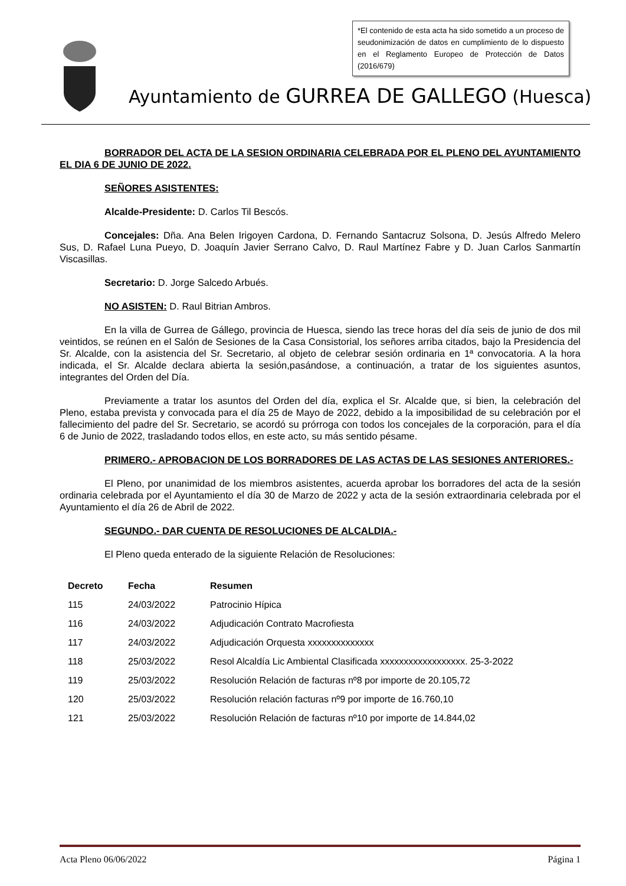*El contenido de esta acta ha sido sometido a un proceso de seudonimización de datos en cumplimiento de lo dispuesto en el Reglamento Europeo de Protección de Datos (2016/679)
Ayuntamiento de GURREA DE GALLEGO (Huesca)
BORRADOR DEL ACTA DE LA SESION ORDINARIA CELEBRADA POR EL PLENO DEL AYUNTAMIENTO EL DIA 6 DE JUNIO DE 2022.
SEÑORES ASISTENTES:
Alcalde-Presidente: D. Carlos Til Bescós.
Concejales: Dña. Ana Belen Irigoyen Cardona, D. Fernando Santacruz Solsona, D. Jesús Alfredo Melero Sus, D. Rafael Luna Pueyo, D. Joaquín Javier Serrano Calvo, D. Raul Martínez Fabre y D. Juan Carlos Sanmartín Viscasillas.
Secretario: D. Jorge Salcedo Arbués.
NO ASISTEN: D. Raul Bitrian Ambros.
En la villa de Gurrea de Gállego, provincia de Huesca, siendo las trece horas del día seis de junio de dos mil veintidos, se reúnen en el Salón de Sesiones de la Casa Consistorial, los señores arriba citados, bajo la Presidencia del Sr. Alcalde, con la asistencia del Sr. Secretario, al objeto de celebrar sesión ordinaria en 1ª convocatoria. A la hora indicada, el Sr. Alcalde declara abierta la sesión,pasándose, a continuación, a tratar de los siguientes asuntos, integrantes del Orden del Día.
Previamente a tratar los asuntos del Orden del día, explica el Sr. Alcalde que, si bien, la celebración del Pleno, estaba prevista y convocada para el día 25 de Mayo de 2022, debido a la imposibilidad de su celebración por el fallecimiento del padre del Sr. Secretario, se acordó su prórroga con todos los concejales de la corporación, para el día 6 de Junio de 2022, trasladando todos ellos, en este acto, su más sentido pésame.
PRIMERO.- APROBACION DE LOS BORRADORES DE LAS ACTAS DE LAS SESIONES ANTERIORES.-
El Pleno, por unanimidad de los miembros asistentes, acuerda aprobar los borradores del acta de la sesión ordinaria celebrada por el Ayuntamiento el día 30 de Marzo de 2022 y acta de la sesión extraordinaria celebrada por el Ayuntamiento el día 26 de Abril de 2022.
SEGUNDO.- DAR CUENTA DE RESOLUCIONES DE ALCALDIA.-
El Pleno queda enterado de la siguiente Relación de Resoluciones:
| Decreto | Fecha | Resumen |
| --- | --- | --- |
| 115 | 24/03/2022 | Patrocinio Hípica |
| 116 | 24/03/2022 | Adjudicación Contrato Macrofiesta |
| 117 | 24/03/2022 | Adjudicación Orquesta xxxxxxxxxxxxxx |
| 118 | 25/03/2022 | Resol Alcaldía Lic Ambiental Clasificada xxxxxxxxxxxxxxxxxx. 25-3-2022 |
| 119 | 25/03/2022 | Resolución Relación de facturas nº8 por importe de 20.105,72 |
| 120 | 25/03/2022 | Resolución relación facturas nº9 por importe de 16.760,10 |
| 121 | 25/03/2022 | Resolución Relación de facturas nº10 por importe de 14.844,02 |
Acta Pleno 06/06/2022 Página 1